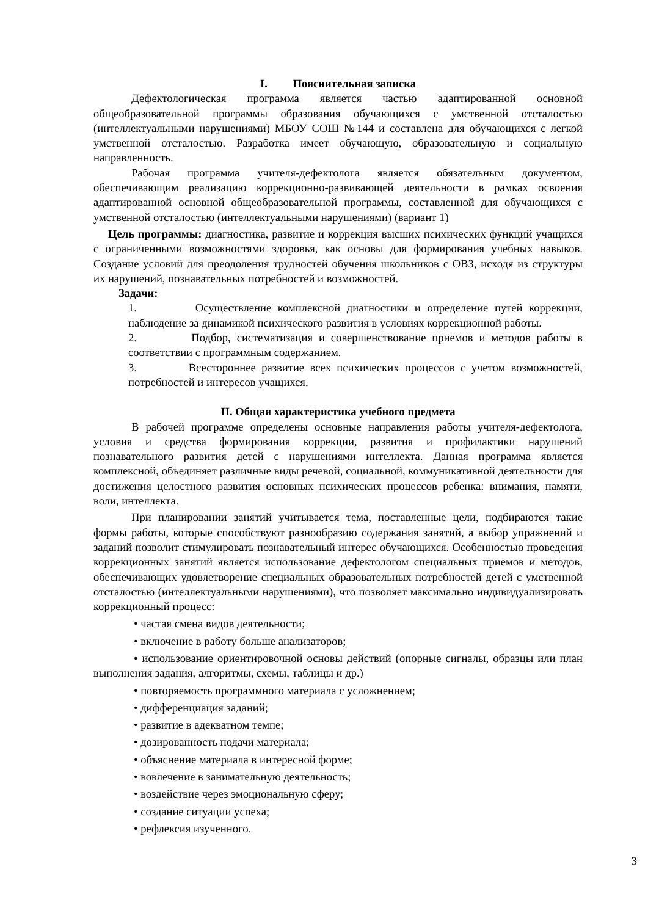I. Пояснительная записка
Дефектологическая программа является частью адаптированной основной общеобразовательной программы образования обучающихся с умственной отсталостью (интеллектуальными нарушениями) МБОУ СОШ №144 и составлена для обучающихся с легкой умственной отсталостью. Разработка имеет обучающую, образовательную и социальную направленность.
Рабочая программа учителя-дефектолога является обязательным документом, обеспечивающим реализацию коррекционно-развивающей деятельности в рамках освоения адаптированной основной общеобразовательной программы, составленной для обучающихся с умственной отсталостью (интеллектуальными нарушениями) (вариант 1)
Цель программы: диагностика, развитие и коррекция высших психических функций учащихся с ограниченными возможностями здоровья, как основы для формирования учебных навыков. Создание условий для преодоления трудностей обучения школьников с ОВЗ, исходя из структуры их нарушений, познавательных потребностей и возможностей.
Задачи:
1. Осуществление комплексной диагностики и определение путей коррекции, наблюдение за динамикой психического развития в условиях коррекционной работы.
2. Подбор, систематизация и совершенствование приемов и методов работы в соответствии с программным содержанием.
3. Всестороннее развитие всех психических процессов с учетом возможностей, потребностей и интересов учащихся.
II. Общая характеристика учебного предмета
В рабочей программе определены основные направления работы учителя-дефектолога, условия и средства формирования коррекции, развития и профилактики нарушений познавательного развития детей с нарушениями интеллекта. Данная программа является комплексной, объединяет различные виды речевой, социальной, коммуникативной деятельности для достижения целостного развития основных психических процессов ребенка: внимания, памяти, воли, интеллекта.
При планировании занятий учитывается тема, поставленные цели, подбираются такие формы работы, которые способствуют разнообразию содержания занятий, а выбор упражнений и заданий позволит стимулировать познавательный интерес обучающихся. Особенностью проведения коррекционных занятий является использование дефектологом специальных приемов и методов, обеспечивающих удовлетворение специальных образовательных потребностей детей с умственной отсталостью (интеллектуальными нарушениями), что позволяет максимально индивидуализировать коррекционный процесс:
• частая смена видов деятельности;
• включение в работу больше анализаторов;
• использование ориентировочной основы действий (опорные сигналы, образцы или план выполнения задания, алгоритмы, схемы, таблицы и др.)
• повторяемость программного материала с усложнением;
• дифференциация заданий;
• развитие в адекватном темпе;
• дозированность подачи материала;
• объяснение материала в интересной форме;
• вовлечение в занимательную деятельность;
• воздействие через эмоциональную сферу;
• создание ситуации успеха;
• рефлексия изученного.
3